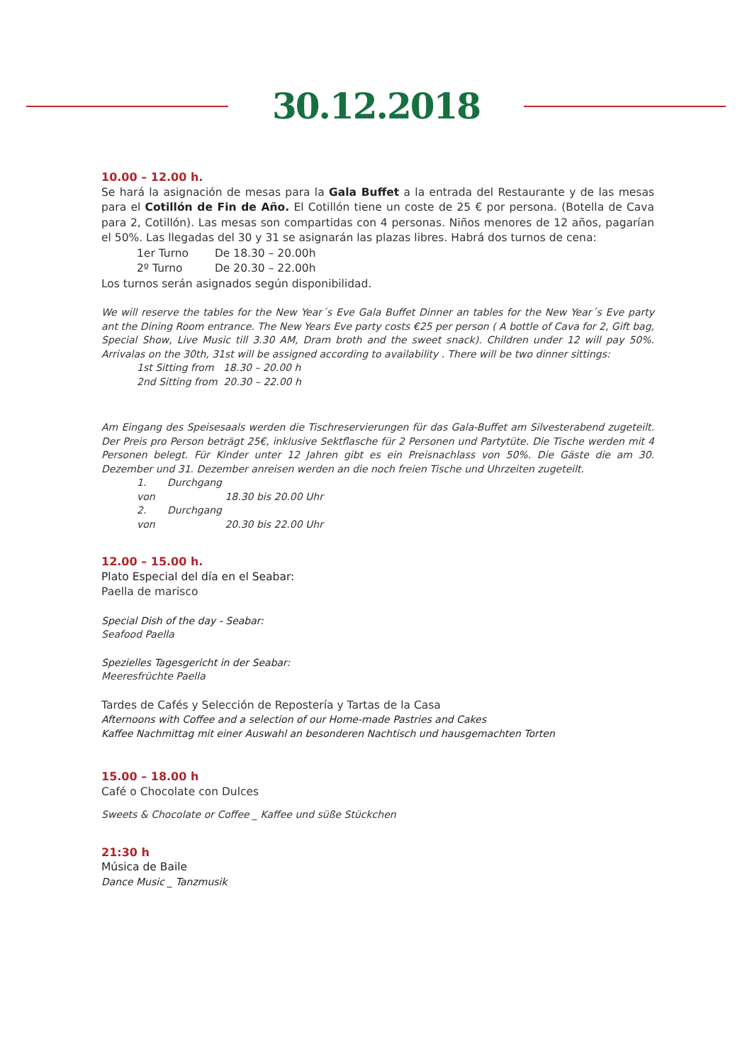30.12.2018
10.00 – 12.00 h.
Se hará la asignación de mesas para la Gala Buffet a la entrada del Restaurante y de las mesas para el Cotillón de Fin de Año. El Cotillón tiene un coste de 25 € por persona. (Botella de Cava para 2, Cotillón). Las mesas son compartidas con 4 personas. Niños menores de 12 años, pagarían el 50%. Las llegadas del 30 y 31 se asignarán las plazas libres. Habrá dos turnos de cena:
1er Turno De 18.30 – 20.00h
2º Turno De 20.30 – 22.00h
Los turnos serán asignados según disponibilidad.
We will reserve the tables for the New Year´s Eve Gala Buffet Dinner an tables for the New Year´s Eve party ant the Dining Room entrance. The New Years Eve party costs €25 per person ( A bottle of Cava for 2, Gift bag, Special Show, Live Music till 3.30 AM, Dram broth and the sweet snack). Children under 12 will pay 50%. Arrivalas on the 30th, 31st will be assigned according to availability . There will be two dinner sittings:
1st Sitting from 18.30 – 20.00 h
2nd Sitting from 20.30 – 22.00 h
Am Eingang des Speisesaals werden die Tischreservierungen für das Gala-Buffet am Silvesterabend zugeteilt. Der Preis pro Person beträgt 25€, inklusive Sektflasche für 2 Personen und Partytüte. Die Tische werden mit 4 Personen belegt. Für Kinder unter 12 Jahren gibt es ein Preisnachlass von 50%. Die Gäste die am 30. Dezember und 31. Dezember anreisen werden an die noch freien Tische und Uhrzeiten zugeteilt.
1. Durchgang von 18.30 bis 20.00 Uhr
2. Durchgang von 20.30 bis 22.00 Uhr
12.00 – 15.00 h.
Plato Especial del día en el Seabar:
Paella de marisco
Special Dish of the day - Seabar:
Seafood Paella
Spezielles Tagesgericht in der Seabar:
Meeresfrüchte Paella
Tardes de Cafés y Selección de Repostería y Tartas de la Casa
Afternoons with Coffee and a selection of our Home-made Pastries and Cakes
Kaffee Nachmittag mit einer Auswahl an besonderen Nachtisch und hausgemachten Torten
15.00 – 18.00 h
Café o Chocolate con Dulces
Sweets & Chocolate or Coffee _ Kaffee und süße Stückchen
21:30 h
Música de Baile
Dance Music _ Tanzmusik